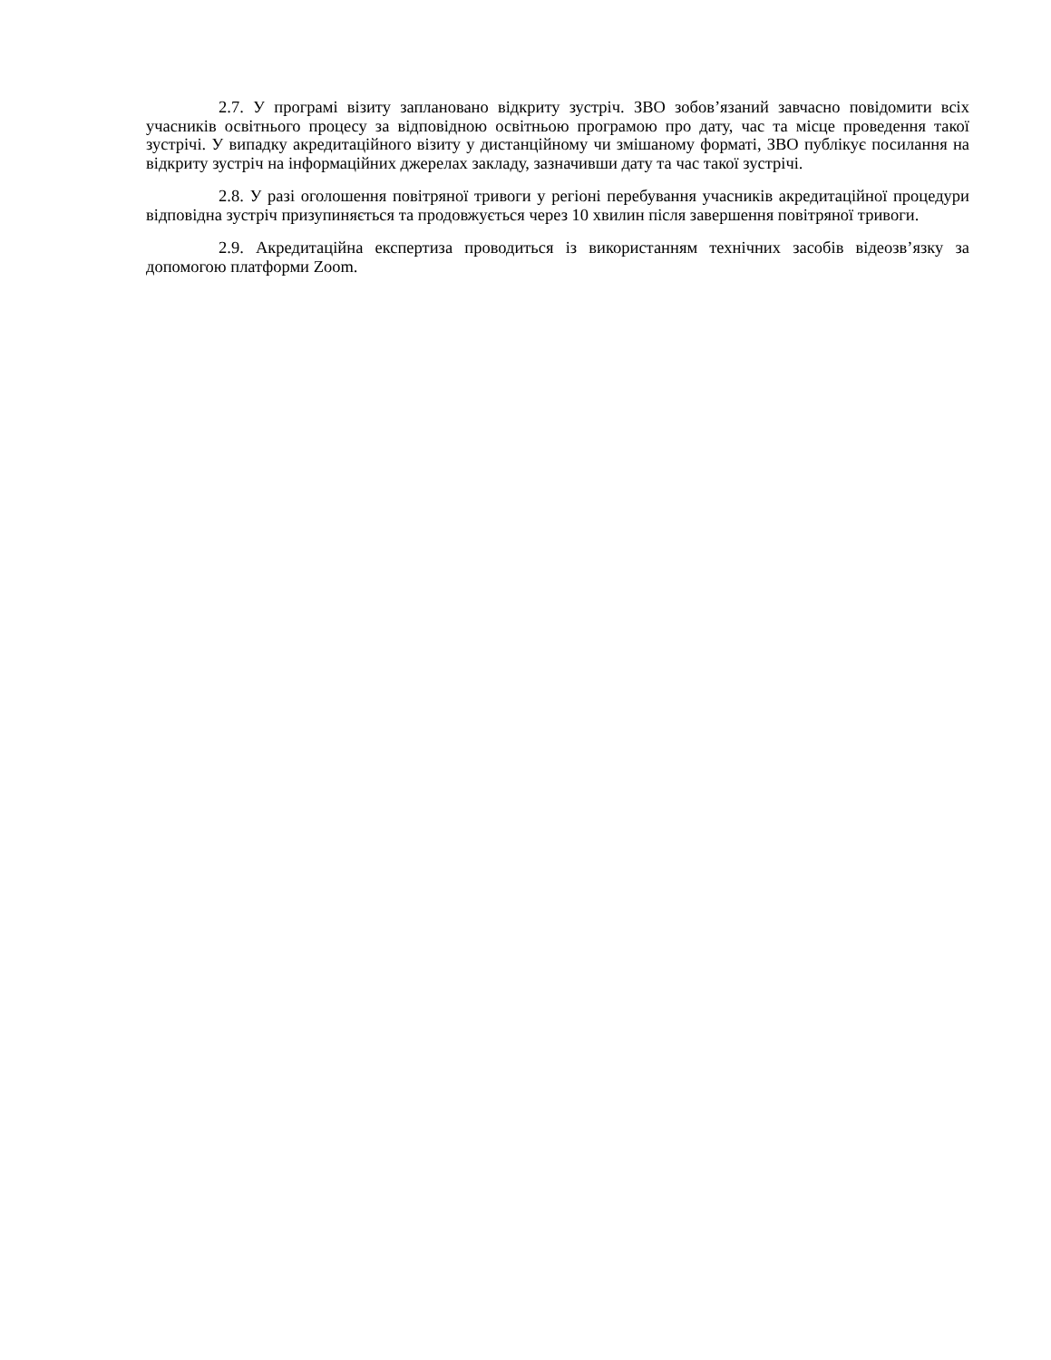2.7. У програмі візиту заплановано відкриту зустріч. ЗВО зобов’язаний завчасно повідомити всіх учасників освітнього процесу за відповідною освітньою програмою про дату, час та місце проведення такої зустрічі. У випадку акредитаційного візиту у дистанційному чи змішаному форматі, ЗВО публікує посилання на відкриту зустріч на інформаційних джерелах закладу, зазначивши дату та час такої зустрічі.
2.8. У разі оголошення повітряної тривоги у регіоні перебування учасників акредитаційної процедури відповідна зустріч призупиняється та продовжується через 10 хвилин після завершення повітряної тривоги.
2.9. Акредитаційна експертиза проводиться із використанням технічних засобів відеозв’язку за допомогою платформи Zoom.